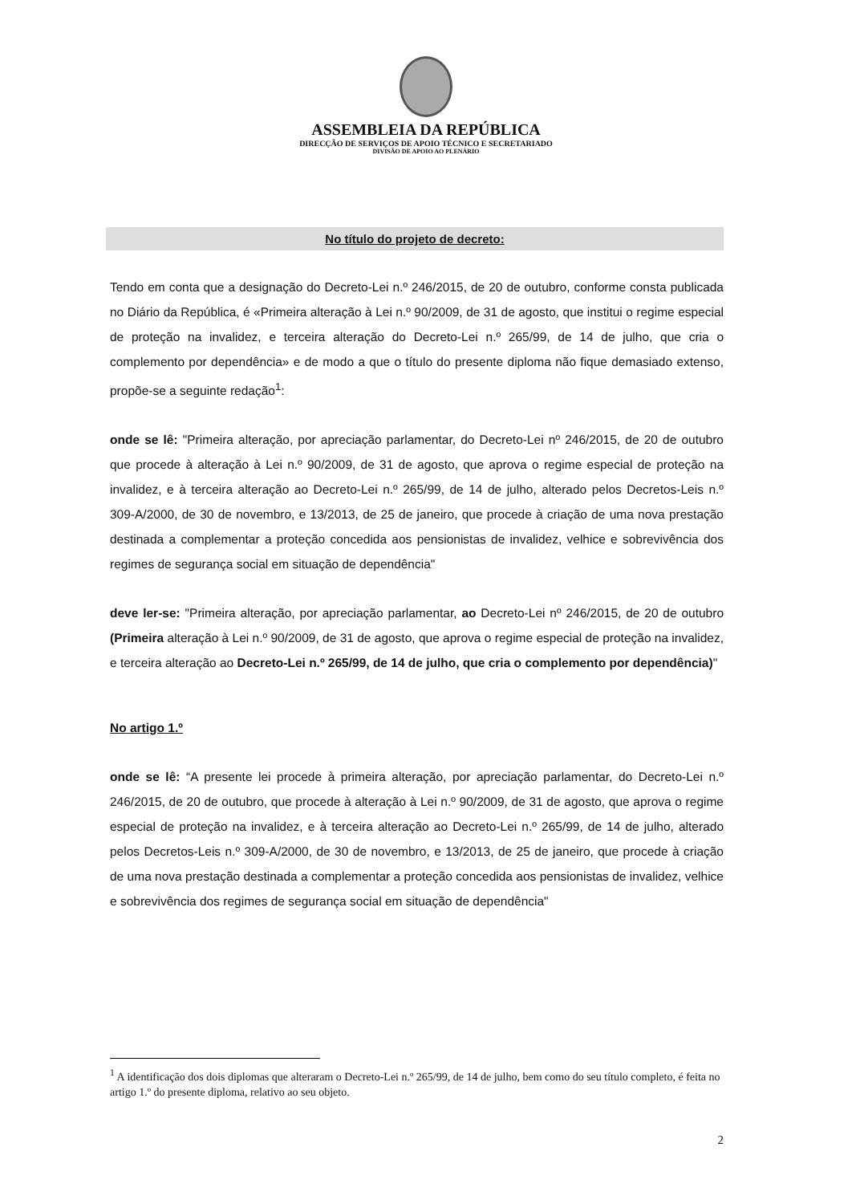ASSEMBLEIA DA REPÚBLICA
DIRECÇÃO DE SERVIÇOS DE APOIO TÉCNICO E SECRETARIADO
DIVISÃO DE APOIO AO PLENÁRIO
No título do projeto de decreto:
Tendo em conta que a designação do Decreto-Lei n.º 246/2015, de 20 de outubro, conforme consta publicada no Diário da República, é «Primeira alteração à Lei n.º 90/2009, de 31 de agosto, que institui o regime especial de proteção na invalidez, e terceira alteração do Decreto-Lei n.º 265/99, de 14 de julho, que cria o complemento por dependência» e de modo a que o título do presente diploma não fique demasiado extenso, propõe-se a seguinte redação<sup>1</sup>:
onde se lê: "Primeira alteração, por apreciação parlamentar, do Decreto-Lei nº 246/2015, de 20 de outubro que procede à alteração à Lei n.º 90/2009, de 31 de agosto, que aprova o regime especial de proteção na invalidez, e à terceira alteração ao Decreto-Lei n.º 265/99, de 14 de julho, alterado pelos Decretos-Leis n.º 309-A/2000, de 30 de novembro, e 13/2013, de 25 de janeiro, que procede à criação de uma nova prestação destinada a complementar a proteção concedida aos pensionistas de invalidez, velhice e sobrevivência dos regimes de segurança social em situação de dependência"
deve ler-se: "Primeira alteração, por apreciação parlamentar, ao Decreto-Lei nº 246/2015, de 20 de outubro (Primeira alteração à Lei n.º 90/2009, de 31 de agosto, que aprova o regime especial de proteção na invalidez, e terceira alteração ao Decreto-Lei n.º 265/99, de 14 de julho, que cria o complemento por dependência)"
No artigo 1.º
onde se lê: “A presente lei procede à primeira alteração, por apreciação parlamentar, do Decreto-Lei n.º 246/2015, de 20 de outubro, que procede à alteração à Lei n.º 90/2009, de 31 de agosto, que aprova o regime especial de proteção na invalidez, e à terceira alteração ao Decreto-Lei n.º 265/99, de 14 de julho, alterado pelos Decretos-Leis n.º 309-A/2000, de 30 de novembro, e 13/2013, de 25 de janeiro, que procede à criação de uma nova prestação destinada a complementar a proteção concedida aos pensionistas de invalidez, velhice e sobrevivência dos regimes de segurança social em situação de dependência"
<sup>1</sup> A identificação dos dois diplomas que alteraram o Decreto-Lei n.º 265/99, de 14 de julho, bem como do seu título completo, é feita no artigo 1.º do presente diploma, relativo ao seu objeto.
2